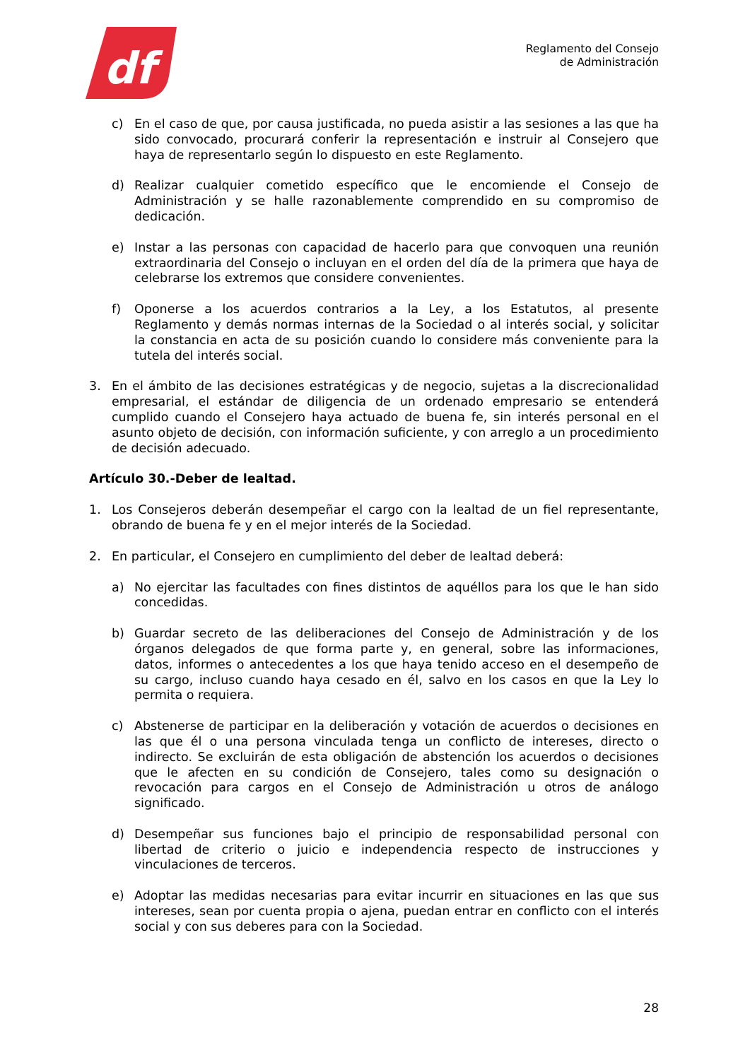df
Reglamento del Consejo
de Administración
c) En el caso de que, por causa justificada, no pueda asistir a las sesiones a las que ha sido convocado, procurará conferir la representación e instruir al Consejero que haya de representarlo según lo dispuesto en este Reglamento.
d) Realizar cualquier cometido específico que le encomiende el Consejo de Administración y se halle razonablemente comprendido en su compromiso de dedicación.
e) Instar a las personas con capacidad de hacerlo para que convoquen una reunión extraordinaria del Consejo o incluyan en el orden del día de la primera que haya de celebrarse los extremos que considere convenientes.
f) Oponerse a los acuerdos contrarios a la Ley, a los Estatutos, al presente Reglamento y demás normas internas de la Sociedad o al interés social, y solicitar la constancia en acta de su posición cuando lo considere más conveniente para la tutela del interés social.
3. En el ámbito de las decisiones estratégicas y de negocio, sujetas a la discrecionalidad empresarial, el estándar de diligencia de un ordenado empresario se entenderá cumplido cuando el Consejero haya actuado de buena fe, sin interés personal en el asunto objeto de decisión, con información suficiente, y con arreglo a un procedimiento de decisión adecuado.
Artículo 30.-Deber de lealtad.
1. Los Consejeros deberán desempeñar el cargo con la lealtad de un fiel representante, obrando de buena fe y en el mejor interés de la Sociedad.
2. En particular, el Consejero en cumplimiento del deber de lealtad deberá:
a) No ejercitar las facultades con fines distintos de aquéllos para los que le han sido concedidas.
b) Guardar secreto de las deliberaciones del Consejo de Administración y de los órganos delegados de que forma parte y, en general, sobre las informaciones, datos, informes o antecedentes a los que haya tenido acceso en el desempeño de su cargo, incluso cuando haya cesado en él, salvo en los casos en que la Ley lo permita o requiera.
c) Abstenerse de participar en la deliberación y votación de acuerdos o decisiones en las que él o una persona vinculada tenga un conflicto de intereses, directo o indirecto. Se excluirán de esta obligación de abstención los acuerdos o decisiones que le afecten en su condición de Consejero, tales como su designación o revocación para cargos en el Consejo de Administración u otros de análogo significado.
d) Desempeñar sus funciones bajo el principio de responsabilidad personal con libertad de criterio o juicio e independencia respecto de instrucciones y vinculaciones de terceros.
e) Adoptar las medidas necesarias para evitar incurrir en situaciones en las que sus intereses, sean por cuenta propia o ajena, puedan entrar en conflicto con el interés social y con sus deberes para con la Sociedad.
28